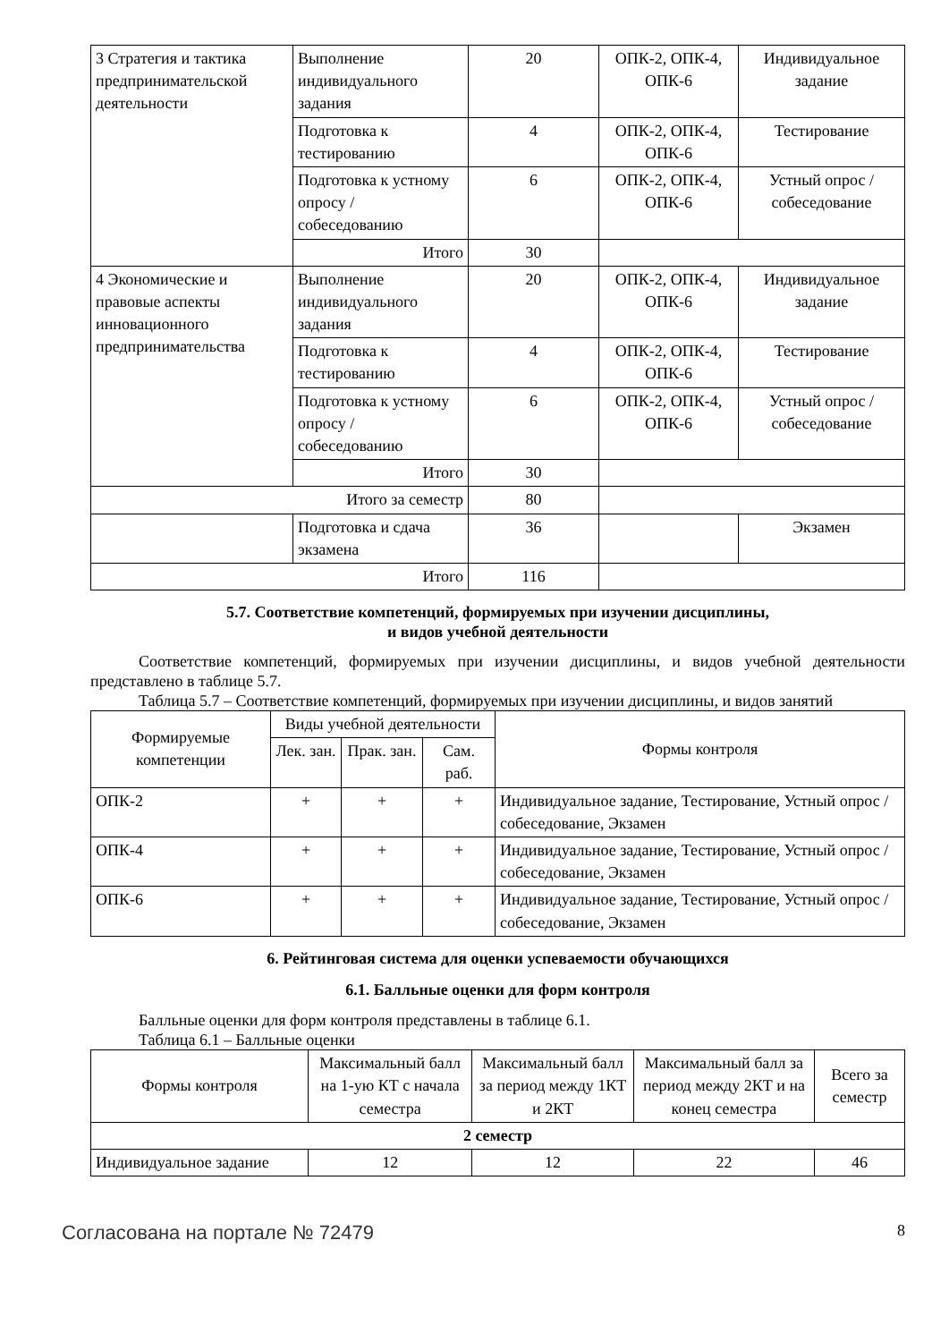| 3 Стратегия и тактика предпринимательской деятельности | Выполнение индивидуального задания | 20 | ОПК-2, ОПК-4, ОПК-6 | Индивидуальное задание |
| | Подготовка к тестированию | 4 | ОПК-2, ОПК-4, ОПК-6 | Тестирование |
| | Подготовка к устному опросу / собеседованию | 6 | ОПК-2, ОПК-4, ОПК-6 | Устный опрос / собеседование |
| | Итого | 30 | | |
| 4 Экономические и правовые аспекты инновационного предпринимательства | Выполнение индивидуального задания | 20 | ОПК-2, ОПК-4, ОПК-6 | Индивидуальное задание |
| | Подготовка к тестированию | 4 | ОПК-2, ОПК-4, ОПК-6 | Тестирование |
| | Подготовка к устному опросу / собеседованию | 6 | ОПК-2, ОПК-4, ОПК-6 | Устный опрос / собеседование |
| | Итого | 30 | | |
| Итого за семестр | | 80 | | |
| | Подготовка и сдача экзамена | 36 | | Экзамен |
| Итого | | 116 | | |
5.7. Соответствие компетенций, формируемых при изучении дисциплины,
и видов учебной деятельности
Соответствие компетенций, формируемых при изучении дисциплины, и видов учебной деятельности представлено в таблице 5.7.
Таблица 5.7 – Соответствие компетенций, формируемых при изучении дисциплины, и видов занятий
| Формируемые компетенции | Виды учебной деятельности | | | Формы контроля |
| --- | --- | --- | --- | --- |
| | Лек. зан. | Прак. зан. | Сам. раб. | |
| ОПК-2 | + | + | + | Индивидуальное задание, Тестирование, Устный опрос / собеседование, Экзамен |
| ОПК-4 | + | + | + | Индивидуальное задание, Тестирование, Устный опрос / собеседование, Экзамен |
| ОПК-6 | + | + | + | Индивидуальное задание, Тестирование, Устный опрос / собеседование, Экзамен |
6. Рейтинговая система для оценки успеваемости обучающихся
6.1. Балльные оценки для форм контроля
Балльные оценки для форм контроля представлены в таблице 6.1.
Таблица 6.1 – Балльные оценки
| Формы контроля | Максимальный балл на 1-ую КТ с начала семестра | Максимальный балл за период между 1КТ и 2КТ | Максимальный балл за период между 2КТ и на конец семестра | Всего за семестр |
| --- | --- | --- | --- | --- |
| 2 семестр | | | | |
| Индивидуальное задание | 12 | 12 | 22 | 46 |
Согласована на портале № 72479 8